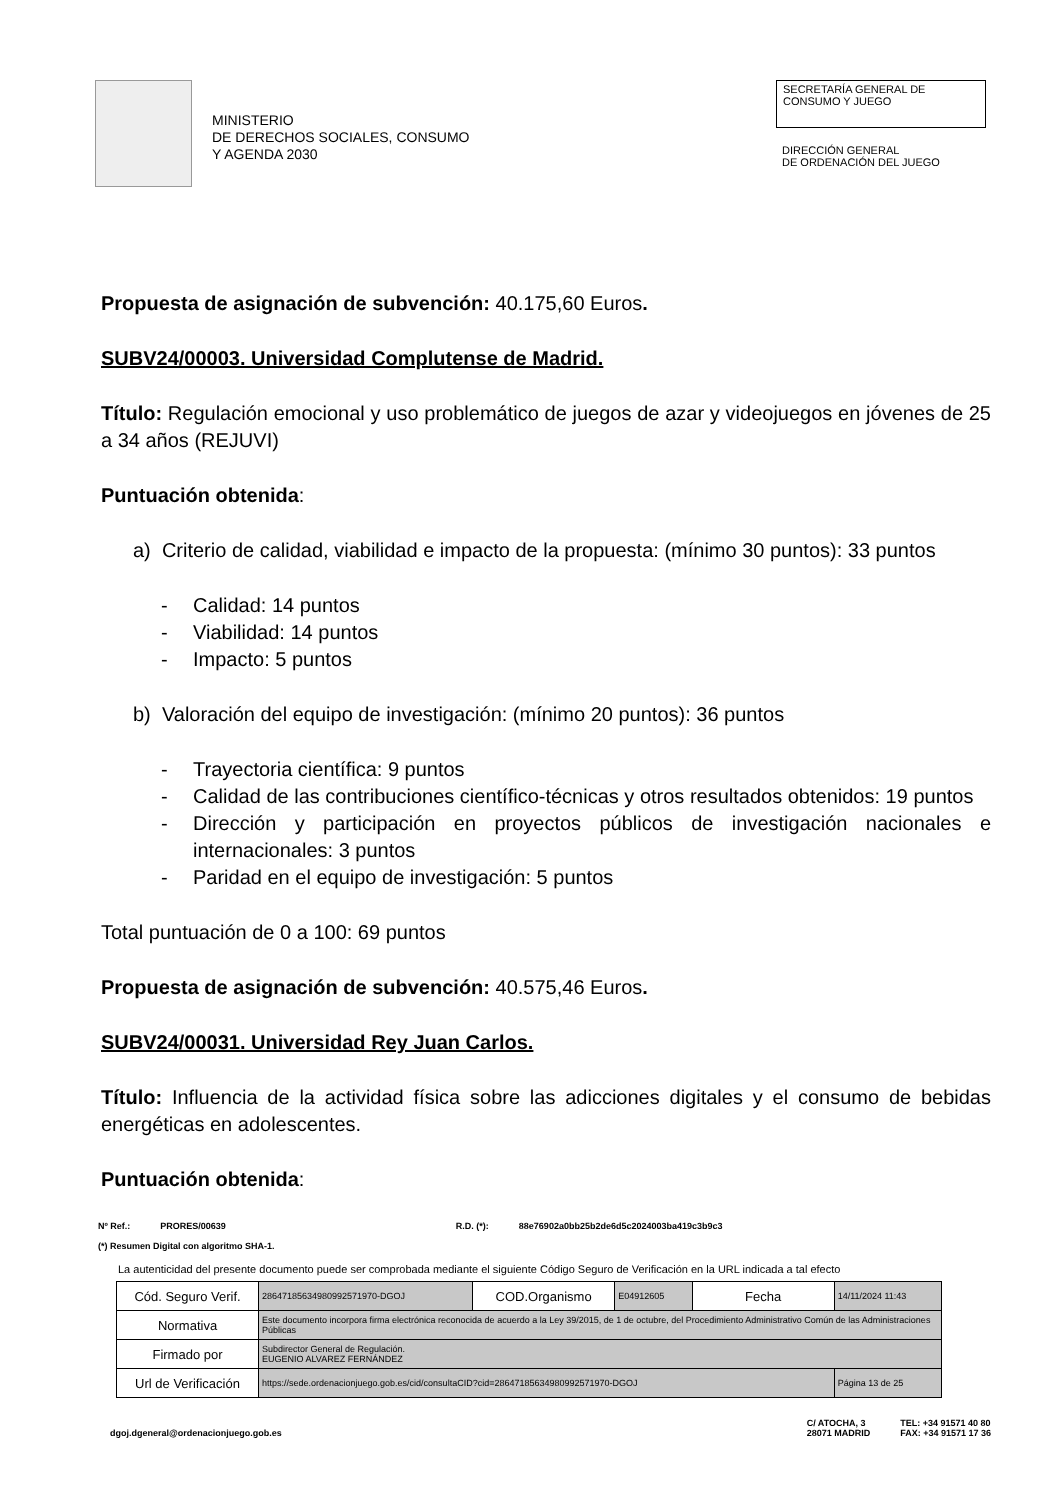MINISTERIO
DE DERECHOS SOCIALES, CONSUMO
Y AGENDA 2030
SECRETARÍA GENERAL DE
CONSUMO Y JUEGO
DIRECCIÓN GENERAL
DE ORDENACIÓN DEL JUEGO
Propuesta de asignación de subvención: 40.175,60 Euros.
SUBV24/00003. Universidad Complutense de Madrid.
Título: Regulación emocional y uso problemático de juegos de azar y videojuegos en jóvenes de 25 a 34 años (REJUVI)
Puntuación obtenida:
a) Criterio de calidad, viabilidad e impacto de la propuesta: (mínimo 30 puntos): 33 puntos
- Calidad: 14 puntos
- Viabilidad: 14 puntos
- Impacto: 5 puntos
b) Valoración del equipo de investigación: (mínimo 20 puntos): 36 puntos
- Trayectoria científica: 9 puntos
- Calidad de las contribuciones científico-técnicas y otros resultados obtenidos: 19 puntos
- Dirección y participación en proyectos públicos de investigación nacionales e internacionales: 3 puntos
- Paridad en el equipo de investigación: 5 puntos
Total puntuación de 0 a 100: 69 puntos
Propuesta de asignación de subvención: 40.575,46 Euros.
SUBV24/00031. Universidad Rey Juan Carlos.
Título: Influencia de la actividad física sobre las adicciones digitales y el consumo de bebidas energéticas en adolescentes.
Puntuación obtenida:
Nº Ref.: PRORES/00639 R.D. (*): 88e76902a0bb25b2de6d5c2024003ba419c3b9c3
(*) Resumen Digital con algoritmo SHA-1.
La autenticidad del presente documento puede ser comprobada mediante el siguiente Código Seguro de Verificación en la URL indicada a tal efecto
| Cód. Seguro Verif. | 286471856349809925719​70-DGOJ | COD.Organismo | E04912605 | Fecha | 14/11/2024 11:43 |
| Normativa | Este documento incorpora firma electrónica reconocida de acuerdo a la Ley 39/2015, de 1 de octubre, del Procedimiento Administrativo Común de las Administraciones Públicas | | | | |
| Firmado por | Subdirector General de Regulación. EUGENIO ALVAREZ FERNÁNDEZ | | | | |
| Url de Verificación | https://sede.ordenacionjuego.gob.es/cid/consultaCID?cid=28647185634980992571970-DGOJ | | | | Página 13 de 25 |
dgoj.dgeneral@ordenacionjuego.gob.es C/ ATOCHA, 3
28071 MADRID TEL: +34 91571 40 80
FAX: +34 91571 17 36